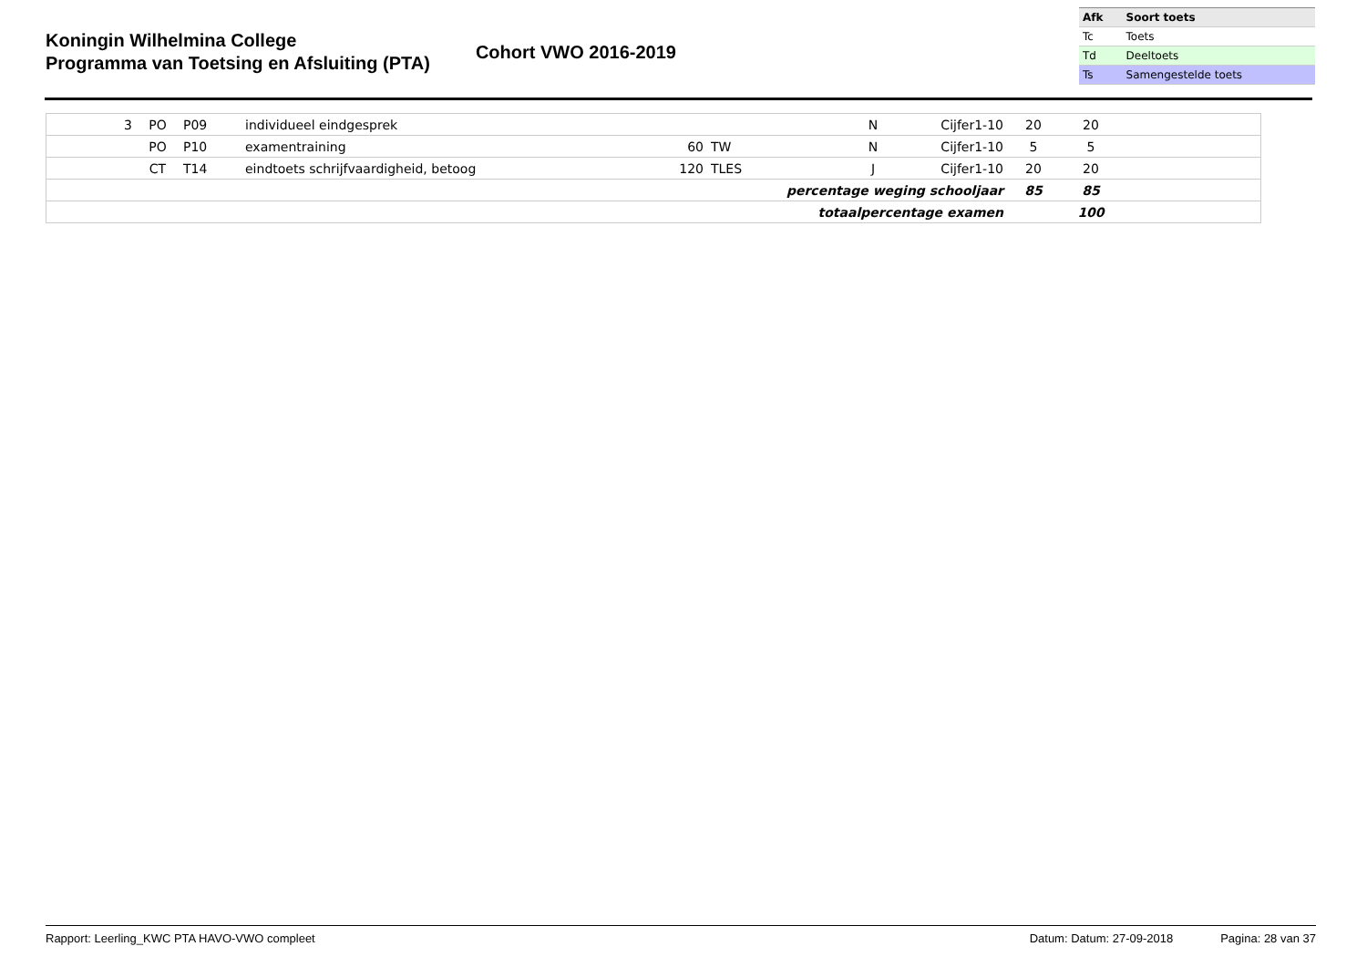Koningin Wilhelmina College
Programma van Toetsing en Afsluiting (PTA)
Cohort VWO 2016-2019
| Afk | Soort toets |
| --- | --- |
| Tc | Toets |
| Td | Deeltoets |
| Ts | Samengestelde toets |
| 3 | PO | P09 | individueel eindgesprek | | | N | Cijfer1-10 | 20 | 20 | |
| | PO | P10 | examentraining | 60 | TW | N | Cijfer1-10 | 5 | 5 | |
| | CT | T14 | eindtoets schrijfvaardigheid, betoog | 120 | TLES | J | Cijfer1-10 | 20 | 20 | |
| percentage weging schooljaar | | | | | | | | 85 | 85 | |
| totaalpercentage examen | | | | | | | | | 100 | |
Rapport: Leerling_KWC PTA HAVO-VWO compleet Datum: Datum: 27-09-2018 Pagina: 28 van 37